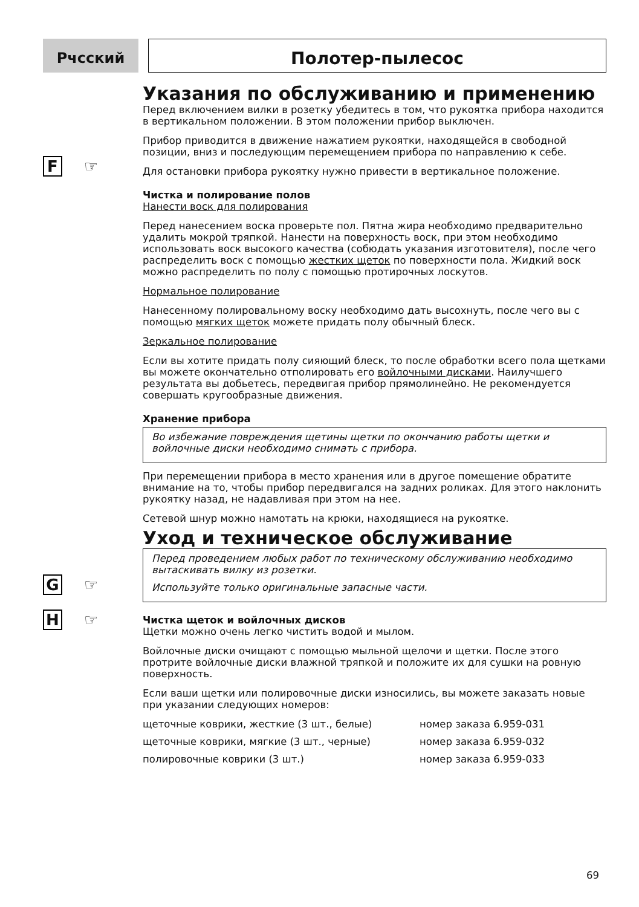Рчсский
Полотер-пылесос
F ☞
G ☞
H ☞
Указания по обслуживанию и применению
Перед включением вилки в розетку убедитесь в том, что рукоятка прибора находится в вертикальном положении. В этом положении прибор выключен.
Прибор приводится в движение нажатием рукоятки, находящейся в свободной позиции, вниз и последующим перемещением прибора по направлению к себе.
Для остановки прибора рукоятку нужно привести в вертикальное положение.
Чистка и полирование полов
Нанести воск для полирования
Перед нанесением воска проверьте пол. Пятна жира необходимо предварительно удалить мокрой тряпкой. Нанести на поверхность воск, при этом необходимо использовать воск высокого качества (собюдать указания изготовителя), после чего распределить воск с помощью жестких щеток по поверхности пола. Жидкий воск можно распределить по полу с помощью протирочных лоскутов.
Нормальное полирование
Нанесенному полировальному воску необходимо дать высохнуть, после чего вы с помощью мягких щеток можете придать полу обычный блеск.
Зеркальное полирование
Если вы хотите придать полу сияющий блеск, то после обработки всего пола щетками вы можете окончательно отполировать его войлочными дисками. Наилучшего результата вы добьетесь, передвигая прибор прямолинейно. Не рекомендуется совершать кругообразные движения.
Хранение прибора
Во избежание повреждения щетины щетки по окончанию работы щетки и войлочные диски необходимо снимать с прибора.
При перемещении прибора в место хранения или в другое помещение обратите внимание на то, чтобы прибор передвигался на задних роликах. Для этого наклонить рукоятку назад, не надавливая при этом на нее.
Сетевой шнур можно намотать на крюки, находящиеся на рукоятке.
Уход и техническое обслуживание
Перед проведением любых работ по техническому обслуживанию необходимо вытаскивать вилку из розетки.
Используйте только оригинальные запасные части.
Чистка щеток и войлочных дисков
Щетки можно очень легко чистить водой и мылом.
Войлочные диски очищают с помощью мыльной щелочи и щетки. После этого протрите войлочные диски влажной тряпкой и положите их для сушки на ровную поверхность.
Если ваши щетки или полировочные диски износились, вы можете заказать новые при указании следующих номеров:
| щеточные коврики, жесткие (3 шт., белые) | номер заказа 6.959-031 |
| щеточные коврики, мягкие (3 шт., черные) | номер заказа 6.959-032 |
| полировочные коврики (3 шт.) | номер заказа 6.959-033 |
69